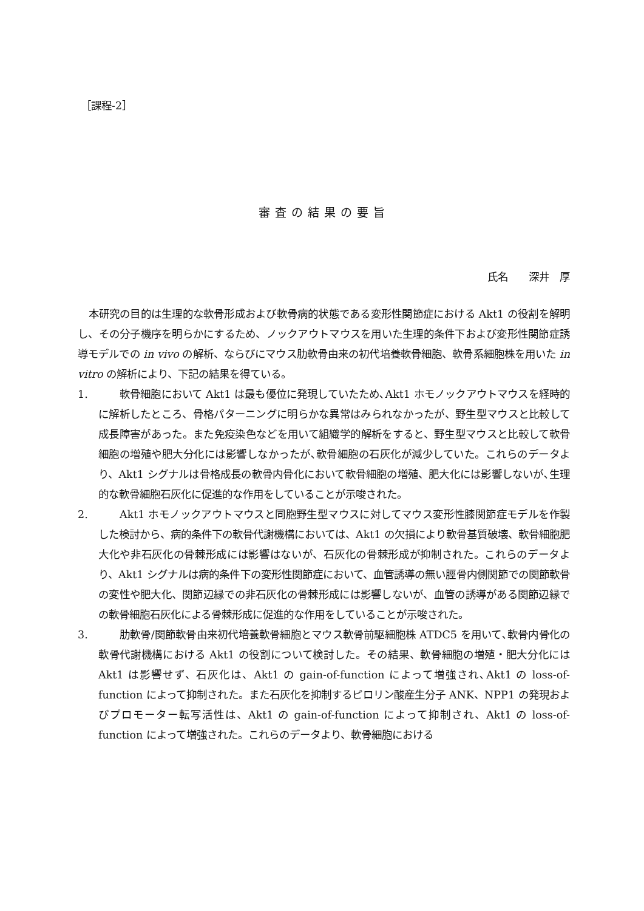［課程-2］
審査の結果の要旨
氏名　　深井　厚
本研究の目的は生理的な軟骨形成および軟骨病的状態である変形性関節症における Akt1 の役割を解明し、その分子機序を明らかにするため、ノックアウトマウスを用いた生理的条件下および変形性関節症誘導モデルでの in vivo の解析、ならびにマウス肋軟骨由来の初代培養軟骨細胞、軟骨系細胞株を用いた in vitro の解析により、下記の結果を得ている。
1. 軟骨細胞において Akt1 は最も優位に発現していたため､Akt1 ホモノックアウトマウスを経時的に解析したところ、骨格パターニングに明らかな異常はみられなかったが、野生型マウスと比較して成長障害があった。また免疫染色などを用いて組織学的解析をすると、野生型マウスと比較して軟骨細胞の増殖や肥大分化には影響しなかったが､軟骨細胞の石灰化が減少していた。これらのデータより、Akt1 シグナルは骨格成長の軟骨内骨化において軟骨細胞の増殖、肥大化には影響しないが､生理的な軟骨細胞石灰化に促進的な作用をしていることが示唆された。
2. Akt1 ホモノックアウトマウスと同胞野生型マウスに対してマウス変形性膝関節症モデルを作製した検討から、病的条件下の軟骨代謝機構においては、Akt1 の欠損により軟骨基質破壊、軟骨細胞肥大化や非石灰化の骨棘形成には影響はないが、石灰化の骨棘形成が抑制された。これらのデータより、Akt1 シグナルは病的条件下の変形性関節症において、血管誘導の無い脛骨内側関節での関節軟骨の変性や肥大化、関節辺縁での非石灰化の骨棘形成には影響しないが、血管の誘導がある関節辺縁での軟骨細胞石灰化による骨棘形成に促進的な作用をしていることが示唆された。
3. 肋軟骨/関節軟骨由来初代培養軟骨細胞とマウス軟骨前駆細胞株 ATDC5 を用いて､軟骨内骨化の軟骨代謝機構における Akt1 の役割について検討した。その結果、軟骨細胞の増殖・肥大分化には Akt1 は影響せず、石灰化は、Akt1 の gain-of-function によって増強され､Akt1 の loss-of-function によって抑制された。また石灰化を抑制するピロリン酸産生分子 ANK、NPP1 の発現およびプロモーター転写活性は、Akt1 の gain-of-function によって抑制され、Akt1 の loss-of-function によって増強された。これらのデータより、軟骨細胞における